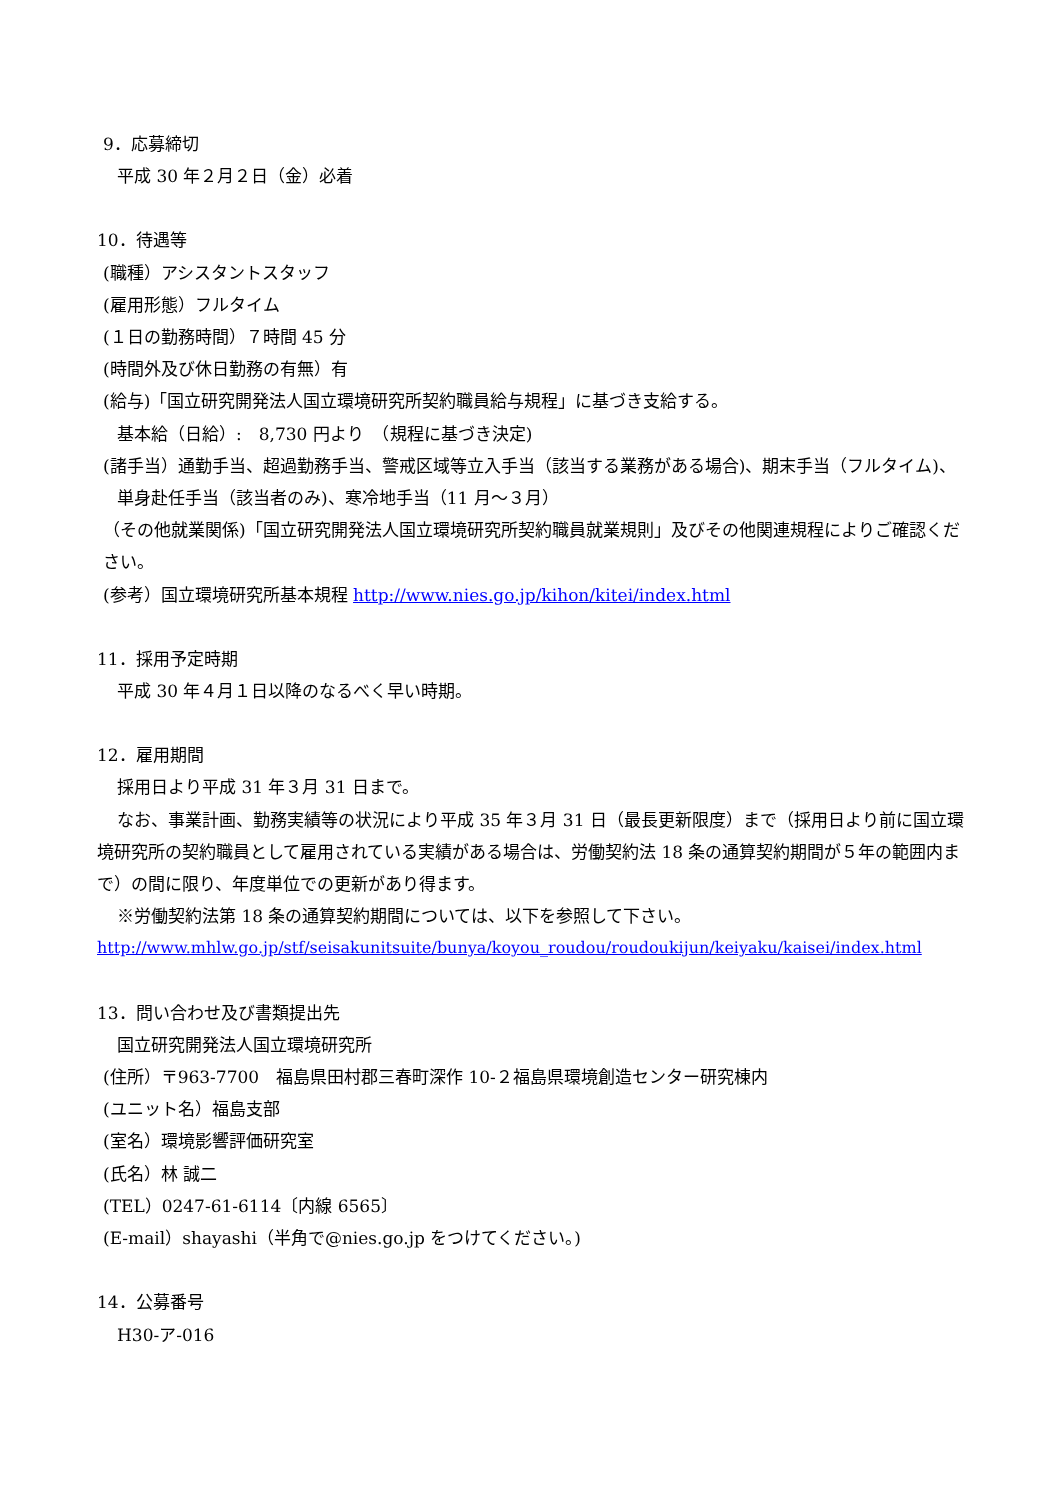9．応募締切
平成 30 年２月２日（金）必着
10．待遇等
(職種）アシスタントスタッフ
(雇用形態）フルタイム
(１日の勤務時間）７時間 45 分
(時間外及び休日勤務の有無）有
(給与)「国立研究開発法人国立環境研究所契約職員給与規程」に基づき支給する。
基本給（日給）:　8,730 円より　（規程に基づき決定)
(諸手当）通勤手当、超過勤務手当、警戒区域等立入手当（該当する業務がある場合)、期末手当（フルタイム)、単身赴任手当（該当者のみ)、寒冷地手当（11 月～３月）
（その他就業関係)「国立研究開発法人国立環境研究所契約職員就業規則」及びその他関連規程によりご確認ください。
(参考）国立環境研究所基本規程 http://www.nies.go.jp/kihon/kitei/index.html
11．採用予定時期
平成 30 年４月１日以降のなるべく早い時期。
12．雇用期間
採用日より平成 31 年３月 31 日まで。
なお、事業計画、勤務実績等の状況により平成 35 年３月 31 日（最長更新限度）まで（採用日より前に国立環境研究所の契約職員として雇用されている実績がある場合は、労働契約法 18 条の通算契約期間が５年の範囲内まで）の間に限り、年度単位での更新があり得ます。
※労働契約法第 18 条の通算契約期間については、以下を参照して下さい。
http://www.mhlw.go.jp/stf/seisakunitsuite/bunya/koyou_roudou/roudoukijun/keiyaku/kaisei/index.html
13．問い合わせ及び書類提出先
国立研究開発法人国立環境研究所
(住所）〒963-7700　福島県田村郡三春町深作 10-２福島県環境創造センター研究棟内
(ユニット名）福島支部
(室名）環境影響評価研究室
(氏名）林 誠二
(TEL）0247-61-6114〔内線 6565〕
(E-mail）shayashi（半角で@nies.go.jp をつけてください。)
14．公募番号
H30-ア-016